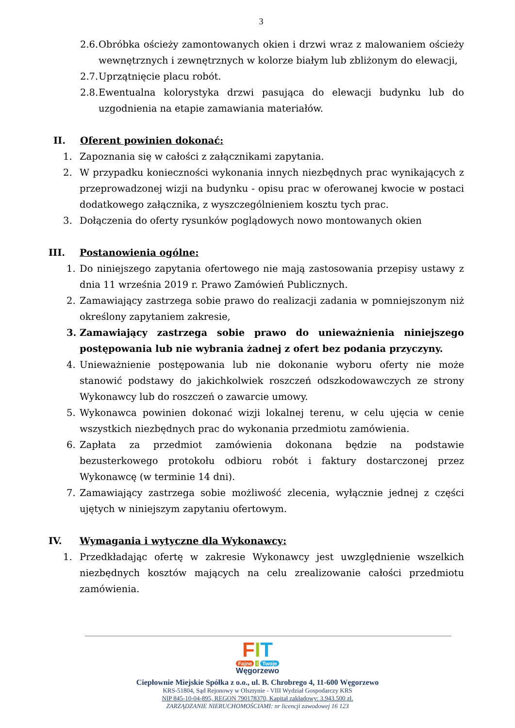3
2.6. Obróbka ościeży zamontowanych okien i drzwi wraz z malowaniem ościeży wewnętrznych i zewnętrznych w kolorze białym lub zbliżonym do elewacji,
2.7. Uprzątnięcie placu robót.
2.8. Ewentualna kolorystyka drzwi pasująca do elewacji budynku lub do uzgodnienia na etapie zamawiania materiałów.
II. Oferent powinien dokonać:
1. Zapoznania się w całości z załącznikami zapytania.
2. W przypadku konieczności wykonania innych niezbędnych prac wynikających z przeprowadzonej wizji na budynku - opisu prac w oferowanej kwocie w postaci dodatkowego załącznika, z wyszczególnieniem kosztu tych prac.
3. Dołączenia do oferty rysunków poglądowych nowo montowanych okien
III. Postanowienia ogólne:
1. Do niniejszego zapytania ofertowego nie mają zastosowania przepisy ustawy z dnia 11 września 2019 r. Prawo Zamówień Publicznych.
2. Zamawiający zastrzega sobie prawo do realizacji zadania w pomniejszonym niż określony zapytaniem zakresie,
3. Zamawiający zastrzega sobie prawo do unieważnienia niniejszego postępowania lub nie wybrania żadnej z ofert bez podania przyczyny.
4. Unieważnienie postępowania lub nie dokonanie wyboru oferty nie może stanowić podstawy do jakichkolwiek roszczeń odszkodowawczych ze strony Wykonawcy lub do roszczeń o zawarcie umowy.
5. Wykonawca powinien dokonać wizji lokalnej terenu, w celu ujęcia w cenie wszystkich niezbędnych prac do wykonania przedmiotu zamówienia.
6. Zapłata za przedmiot zamówienia dokonana będzie na podstawie bezusterkowego protokołu odbioru robót i faktury dostarczonej przez Wykonawcę (w terminie 14 dni).
7. Zamawiający zastrzega sobie możliwość zlecenia, wyłącznie jednej z części ujętych w niniejszym zapytaniu ofertowym.
IV. Wymagania i wytyczne dla Wykonawcy:
1. Przedkładając ofertę w zakresie Wykonawcy jest uwzględnienie wszelkich niezbędnych kosztów mających na celu zrealizowanie całości przedmiotu zamówienia.
FIT
Fajne i Twoje
Węgorzewo
Ciepłownie Miejskie Spółka z o.o., ul. B. Chrobrego 4, 11-600 Węgorzewo
KRS-51804, Sąd Rejonowy w Olsztynie - VIII Wydział Gospodarczy KRS
NIP 845-10-04-895, REGON 790178370, Kapitał zakładowy: 3.943.500 zł.
ZARZĄDZANIE NIERUCHOMOŚCIAMI: nr licencji zawodowej 16 123